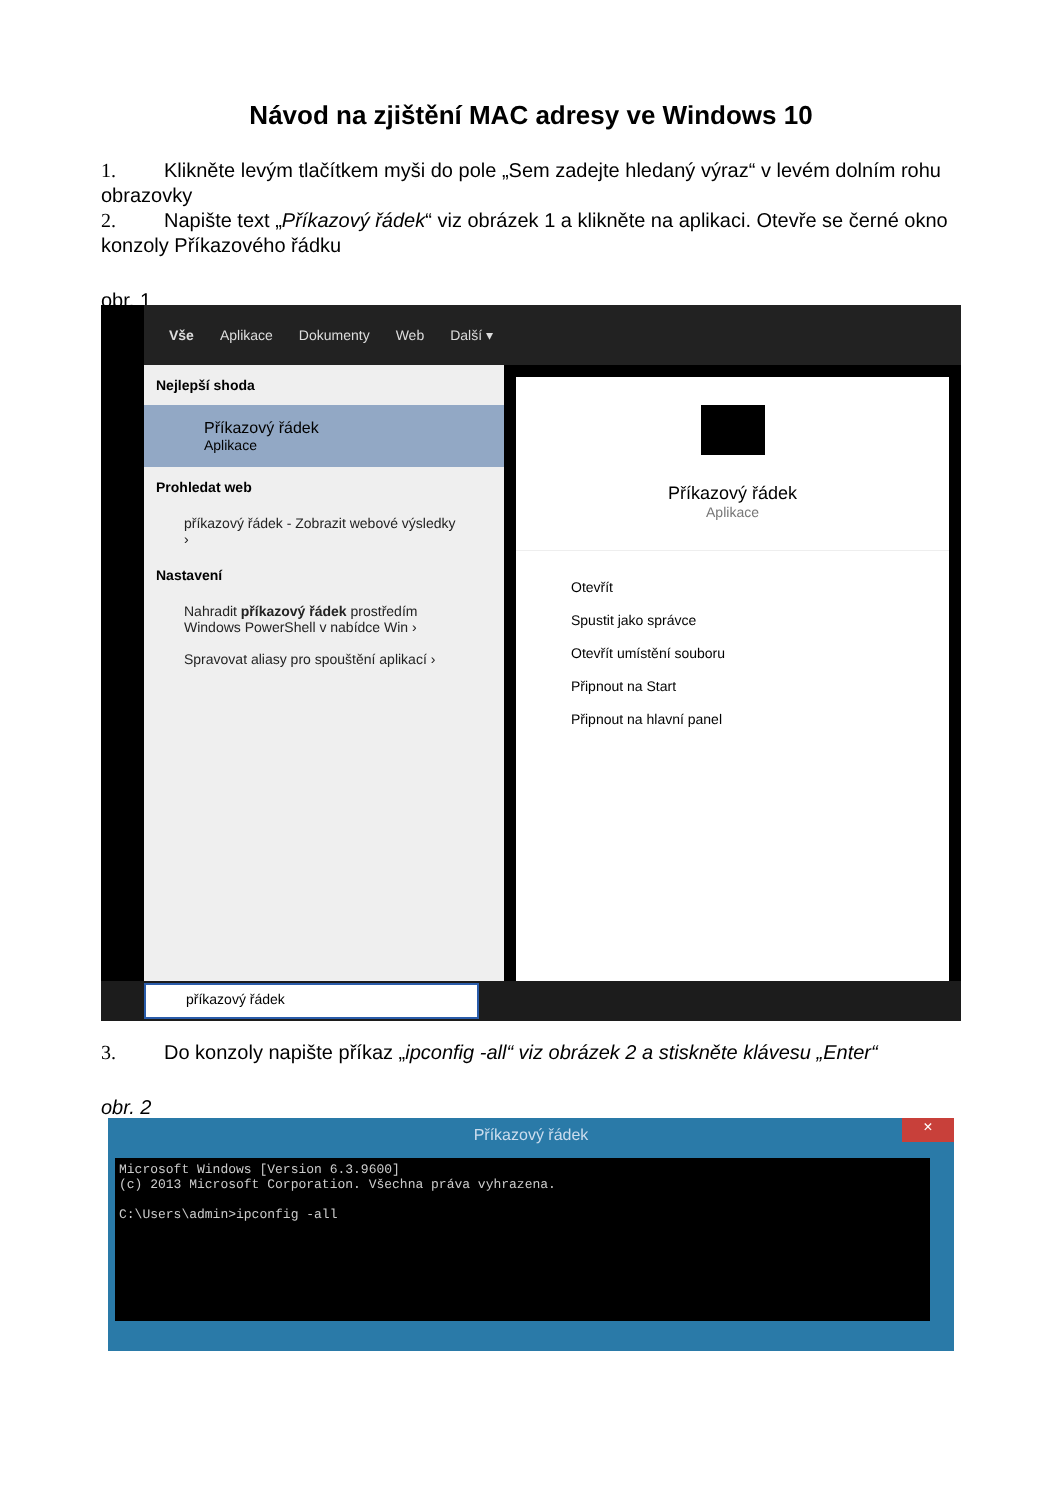Návod na zjištění MAC adresy ve Windows 10
1. Klikněte levým tlačítkem myši do pole „Sem zadejte hledaný výraz“ v levém dolním rohu obrazovky
2. Napište text „Příkazový řádek“ viz obrázek 1 a klikněte na aplikaci. Otevře se černé okno konzoly Příkazového řádku
obr. 1
Vše Aplikace Dokumenty Web Další ▾
Nejlepší shoda
Příkazový řádek
Aplikace
Prohledat web
příkazový řádek - Zobrazit webové výsledky ›
Nastavení
Nahradit příkazový řádek prostředím Windows PowerShell v nabídce Win ›
Spravovat aliasy pro spouštění aplikací ›
Příkazový řádek
Aplikace
Otevřít
Spustit jako správce
Otevřít umístění souboru
Připnout na Start
Připnout na hlavní panel
příkazový řádek
3. Do konzoly napište příkaz „ipconfig -all“ viz obrázek 2 a stiskněte klávesu „Enter“
obr. 2
Příkazový řádek
×
Microsoft Windows [Version 6.3.9600] (c) 2013 Microsoft Corporation. Všechna práva vyhrazena. C:\Users\admin>ipconfig -all